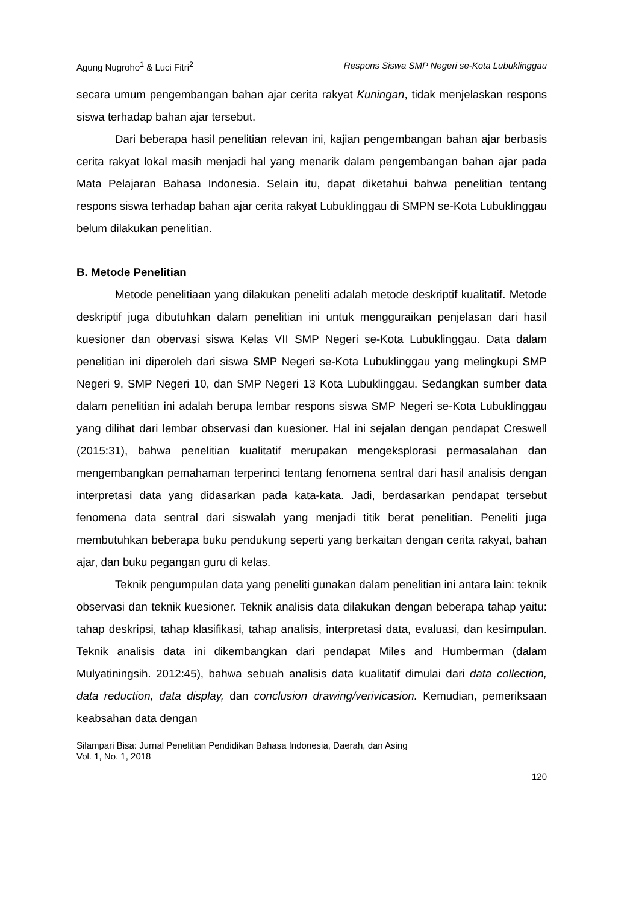Agung Nugroho<sup>1</sup> & Luci Fitri<sup>2</sup> Respons Siswa SMP Negeri se-Kota Lubuklinggau
secara umum pengembangan bahan ajar cerita rakyat Kuningan, tidak menjelaskan respons siswa terhadap bahan ajar tersebut.
Dari beberapa hasil penelitian relevan ini, kajian pengembangan bahan ajar berbasis cerita rakyat lokal masih menjadi hal yang menarik dalam pengembangan bahan ajar pada Mata Pelajaran Bahasa Indonesia. Selain itu, dapat diketahui bahwa penelitian tentang respons siswa terhadap bahan ajar cerita rakyat Lubuklinggau di SMPN se-Kota Lubuklinggau belum dilakukan penelitian.
B. Metode Penelitian
Metode penelitiaan yang dilakukan peneliti adalah metode deskriptif kualitatif. Metode deskriptif juga dibutuhkan dalam penelitian ini untuk mengguraikan penjelasan dari hasil kuesioner dan obervasi siswa Kelas VII SMP Negeri se-Kota Lubuklinggau. Data dalam penelitian ini diperoleh dari siswa SMP Negeri se-Kota Lubuklinggau yang melingkupi SMP Negeri 9, SMP Negeri 10, dan SMP Negeri 13 Kota Lubuklinggau. Sedangkan sumber data dalam penelitian ini adalah berupa lembar respons siswa SMP Negeri se-Kota Lubuklinggau yang dilihat dari lembar observasi dan kuesioner. Hal ini sejalan dengan pendapat Creswell (2015:31), bahwa penelitian kualitatif merupakan mengeksplorasi permasalahan dan mengembangkan pemahaman terperinci tentang fenomena sentral dari hasil analisis dengan interpretasi data yang didasarkan pada kata-kata. Jadi, berdasarkan pendapat tersebut fenomena data sentral dari siswalah yang menjadi titik berat penelitian. Peneliti juga membutuhkan beberapa buku pendukung seperti yang berkaitan dengan cerita rakyat, bahan ajar, dan buku pegangan guru di kelas.
Teknik pengumpulan data yang peneliti gunakan dalam penelitian ini antara lain: teknik observasi dan teknik kuesioner. Teknik analisis data dilakukan dengan beberapa tahap yaitu: tahap deskripsi, tahap klasifikasi, tahap analisis, interpretasi data, evaluasi, dan kesimpulan. Teknik analisis data ini dikembangkan dari pendapat Miles and Humberman (dalam Mulyatiningsih. 2012:45), bahwa sebuah analisis data kualitatif dimulai dari data collection, data reduction, data display, dan conclusion drawing/verivicasion. Kemudian, pemeriksaan keabsahan data dengan
Silampari Bisa: Jurnal Penelitian Pendidikan Bahasa Indonesia, Daerah, dan Asing
Vol. 1, No. 1, 2018
120